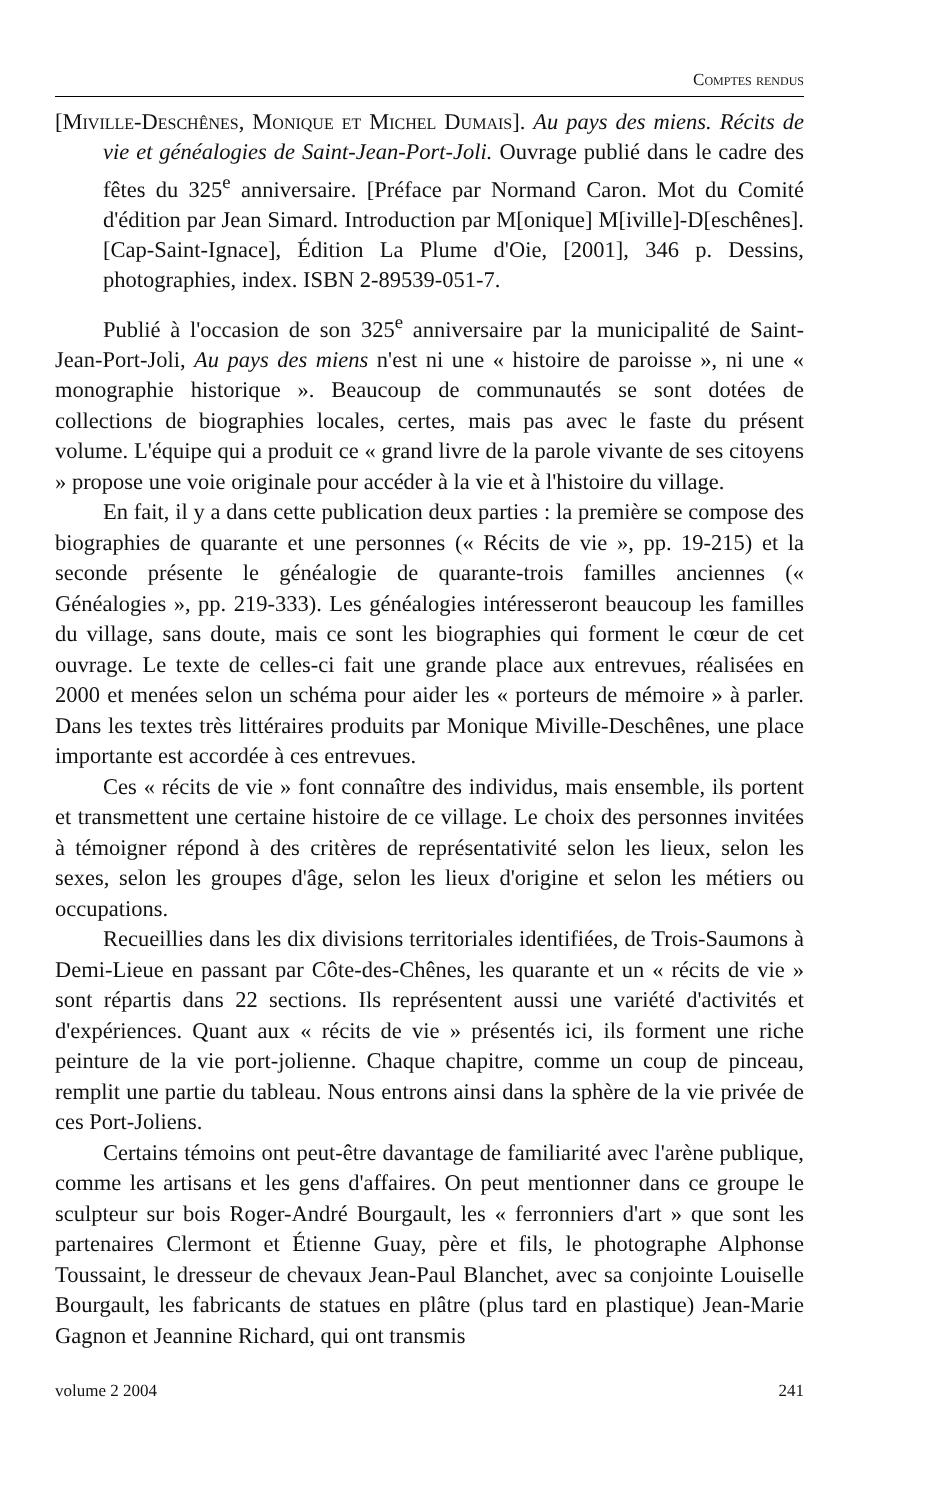Comptes rendus
[Miville-Deschênes, Monique et Michel Dumais]. Au pays des miens. Récits de vie et généalogies de Saint-Jean-Port-Joli. Ouvrage publié dans le cadre des fêtes du 325<sup>e</sup> anniversaire. [Préface par Normand Caron. Mot du Comité d'édition par Jean Simard. Introduction par M[onique] M[iville]-D[eschênes]. [Cap-Saint-Ignace], Édition La Plume d'Oie, [2001], 346 p. Dessins, photographies, index. ISBN 2-89539-051-7.
Publié à l'occasion de son 325<sup>e</sup> anniversaire par la municipalité de Saint-Jean-Port-Joli, Au pays des miens n'est ni une « histoire de paroisse », ni une « monographie historique ». Beaucoup de communautés se sont dotées de collections de biographies locales, certes, mais pas avec le faste du présent volume. L'équipe qui a produit ce « grand livre de la parole vivante de ses citoyens » propose une voie originale pour accéder à la vie et à l'histoire du village.
En fait, il y a dans cette publication deux parties : la première se compose des biographies de quarante et une personnes (« Récits de vie », pp. 19-215) et la seconde présente le généalogie de quarante-trois familles anciennes (« Généalogies », pp. 219-333). Les généalogies intéresseront beaucoup les familles du village, sans doute, mais ce sont les biographies qui forment le cœur de cet ouvrage. Le texte de celles-ci fait une grande place aux entrevues, réalisées en 2000 et menées selon un schéma pour aider les « porteurs de mémoire » à parler. Dans les textes très littéraires produits par Monique Miville-Deschênes, une place importante est accordée à ces entrevues.
Ces « récits de vie » font connaître des individus, mais ensemble, ils portent et transmettent une certaine histoire de ce village. Le choix des personnes invitées à témoigner répond à des critères de représentativité selon les lieux, selon les sexes, selon les groupes d'âge, selon les lieux d'origine et selon les métiers ou occupations.
Recueillies dans les dix divisions territoriales identifiées, de Trois-Saumons à Demi-Lieue en passant par Côte-des-Chênes, les quarante et un « récits de vie » sont répartis dans 22 sections. Ils représentent aussi une variété d'activités et d'expériences. Quant aux « récits de vie » présentés ici, ils forment une riche peinture de la vie port-jolienne. Chaque chapitre, comme un coup de pinceau, remplit une partie du tableau. Nous entrons ainsi dans la sphère de la vie privée de ces Port-Joliens.
Certains témoins ont peut-être davantage de familiarité avec l'arène publique, comme les artisans et les gens d'affaires. On peut mentionner dans ce groupe le sculpteur sur bois Roger-André Bourgault, les « ferronniers d'art » que sont les partenaires Clermont et Étienne Guay, père et fils, le photographe Alphonse Toussaint, le dresseur de chevaux Jean-Paul Blanchet, avec sa conjointe Louiselle Bourgault, les fabricants de statues en plâtre (plus tard en plastique) Jean-Marie Gagnon et Jeannine Richard, qui ont transmis
volume 2 2004 241